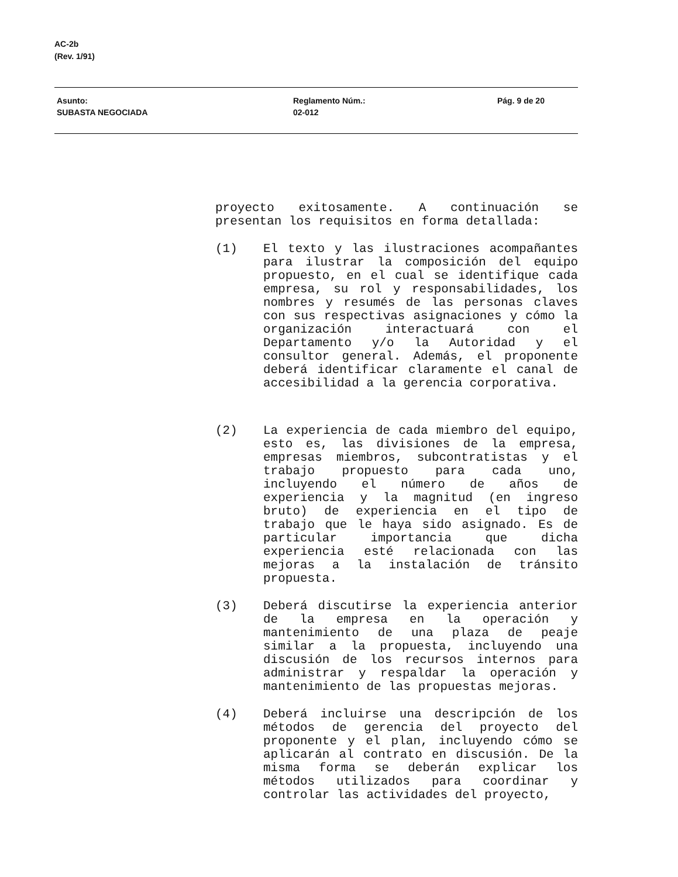AC-2b
(Rev. 1/91)
Asunto:
SUBASTA NEGOCIADA
Reglamento Núm.:
02-012
Pág. 9 de 20
proyecto exitosamente. A continuación se presentan los requisitos en forma detallada:
(1) El texto y las ilustraciones acompañantes para ilustrar la composición del equipo propuesto, en el cual se identifique cada empresa, su rol y responsabilidades, los nombres y resumés de las personas claves con sus respectivas asignaciones y cómo la organización interactuará con el Departamento y/o la Autoridad y el consultor general. Además, el proponente deberá identificar claramente el canal de accesibilidad a la gerencia corporativa.
(2) La experiencia de cada miembro del equipo, esto es, las divisiones de la empresa, empresas miembros, subcontratistas y el trabajo propuesto para cada uno, incluyendo el número de años de experiencia y la magnitud (en ingreso bruto) de experiencia en el tipo de trabajo que le haya sido asignado. Es de particular importancia que dicha experiencia esté relacionada con las mejoras a la instalación de tránsito propuesta.
(3) Deberá discutirse la experiencia anterior de la empresa en la operación y mantenimiento de una plaza de peaje similar a la propuesta, incluyendo una discusión de los recursos internos para administrar y respaldar la operación y mantenimiento de las propuestas mejoras.
(4) Deberá incluirse una descripción de los métodos de gerencia del proyecto del proponente y el plan, incluyendo cómo se aplicarán al contrato en discusión. De la misma forma se deberán explicar los métodos utilizados para coordinar y controlar las actividades del proyecto,